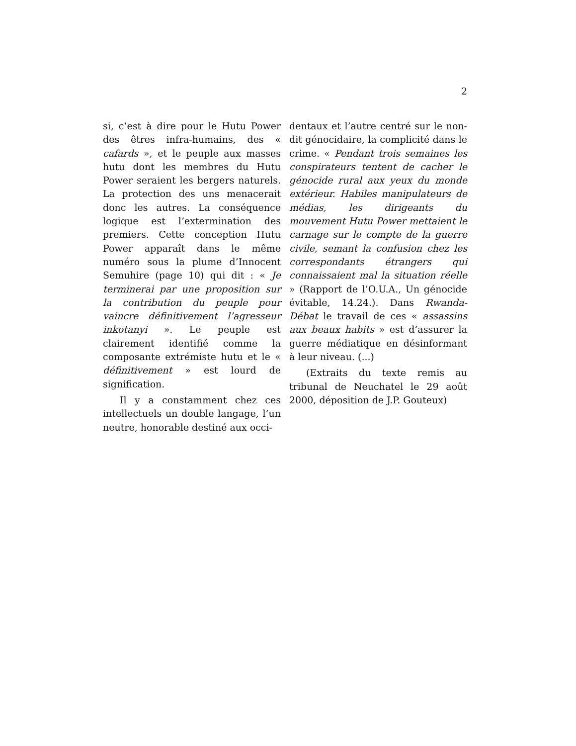2
si, c’est à dire pour le Hutu Power des êtres infra-humains, des « cafards », et le peuple aux masses hutu dont les membres du Hutu Power seraient les bergers naturels. La protection des uns menacerait donc les autres. La conséquence logique est l’extermination des premiers. Cette conception Hutu Power apparaît dans le même numéro sous la plume d’Innocent Semuhire (page 10) qui dit : « Je terminerai par une proposition sur la contribution du peuple pour vaincre définitivement l’agresseur inkotanyi ». Le peuple est clairement identifié comme la composante extrémiste hutu et le « définitivement » est lourd de signification.
Il y a constamment chez ces intellectuels un double langage, l’un neutre, honorable destiné aux occi-
dentaux et l’autre centré sur le non-dit génocidaire, la complicité dans le crime. « Pendant trois semaines les conspirateurs tentent de cacher le génocide rural aux yeux du monde extérieur. Habiles manipulateurs de médias, les dirigeants du mouvement Hutu Power mettaient le carnage sur le compte de la guerre civile, semant la confusion chez les correspondants étrangers qui connaissaient mal la situation réelle » (Rapport de l’O.U.A., Un génocide évitable, 14.24.). Dans Rwanda-Débat le travail de ces « assassins aux beaux habits » est d’assurer la guerre médiatique en désinformant à leur niveau. (...)
(Extraits du texte remis au tribunal de Neuchatel le 29 août 2000, déposition de J.P. Gouteux)